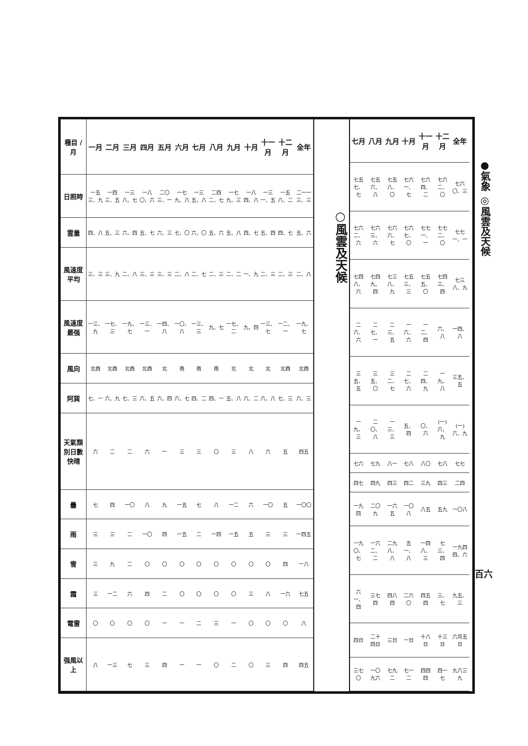●氣象 ◎風雲及天候
| 七月 | 八月 | 九月 | 十月 | 十一月 | 十二月 | 全年 |
| --- | --- | --- | --- | --- | --- | --- |
| 七五七、七 | 七五六、八 | 七五八、〇 | 七六一、七 | 七六四、二 | 七六二、〇 | 七六〇、三 |
| 七六二、六 | 七六三、六 | 七六六、七 | 七六七、〇 | 七七一、一 | 七七二、〇 | 七七一、一 |
| 七四八、六 | 七四九、四 | 七三八、九 | 七五三、三 | 七五五、〇 | 七四三、四 | 七三八、九 |
| 二六、六 | 二七、一 | 二三、五 | 一六、六 | 一二、四 | 六、八 | 一四、八 |
| 三五、五 | 三五、〇 | 三二、七 | 二七、六 | 二四、九 | 一九、八 | 三五、五 |
| 一九、三 | 二〇、八 | 一三、三 | 五、四 | 〇、六 | (一)六、九 | (一)六、九 |
| 七六 | 七九 | 八一 | 七八 | 八〇 | 七八 | 七七 |
| 四七 | 四九 | 四三 | 四二 | 三九 | 四三 | 二四 |
| 一九四 | 二〇九 | 一六五 | 一〇八 | 八五 | 五九 | 一〇八 |
| 一九〇、七 | 一六二、二 | 二九八、八 | 五一、八 | 一四八、三 | 七三、四 | 一九四四、六 |
| 六一、四 | 三七四 | 四八四 | 二六〇 | 四五四 | 三、七 | 九五、三 |
| 四日 | 二十四日 | 三日 | 一日 | 十八日 | 十三日 | 六月五日 |
| 三七〇 | 一〇九六 | 七九二 | 七一二 | 四四四 | 四一七 | 九六三九 |
○風雲及天候
| 種目 / 月 | 一月 | 二月 | 三月 | 四月 | 五月 | 六月 | 七月 | 八月 | 九月 | 十月 | 十一月 | 十二月 | 全年 |
| --- | --- | --- | --- | --- | --- | --- | --- | --- | --- | --- | --- | --- | --- |
| 日照時 | 一五三、九 | 一四三、五 | 一三八、七 | 一八〇、六 | 二〇三、一 | 一七九、八 | 一三五、八 | 二四二、七 | 一七九、三 | 一八四、八 | 一三一、五 | 一五八、二 | 二一一三、三 |
| 雲量 | 四、八 | 五、三 | 六、四 | 五、七 | 六、三 | 七、〇 | 六、〇 | 五、六 | 五、八 | 四、七 | 五、四 | 四、七 | 五、六 |
| 風速度 平均 | 三、三 | 三、九 | 二、八 | 三、三 | 三、三 | 二、八 | 二、七 | 二、三 | 二、二 | 一、九 | 二、三 | 二、三 | 二、八 |
| 風速度 最强 | 一三、九 | 一七、三 | 一九、七 | 一三、一 | 一四、八 | 一〇、八 | 一三、三 | 九、七 | 一七、二 | 九、四 | 一三、七 | 一二、一 | 一九、七 |
| 風向 | 北西 | 北西 | 北西 | 北西 | 北 | 南 | 南 | 南 | 北 | 北 | 北 | 北西 | 北西 |
| 阿巽 | 七、一 | 六、九 | 七、三 | 六、五 | 六、四 | 六、七 | 四、二 | 四、一 | 五、八 | 六、二 | 六、八 | 七、三 | 六、三 |
| 天氣類別日數 快晴 | 六 | 二 | 二 | 六 | 一 | 三 | 三 | 〇 | 三 | 八 | 六 | 五 | 四五 |
| 曇 | 七 | 四 | 一〇 | 八 | 九 | 一五 | 七 | 八 | 一二 | 六 | 一〇 | 五 | 一〇〇 |
| 雨 | 三 | 三 | 二 | 一〇 | 四 | 一五 | 二 | 一四 | 一五 | 五 | 三 | 三 | 一四五 |
| 雪 | 三 | 九 | 二 | 〇 | 〇 | 〇 | 〇 | 〇 | 〇 | 〇 | 〇 | 四 | 一八 |
| 霜 | 三 | 一二 | 六 | 四 | 二 | 〇 | 〇 | 〇 | 〇 | 三 | 八 | 一六 | 七五 |
| 電雷 | 〇 | 〇 | 〇 | 〇 | 一 | 一 | 二 | 三 | 一 | 〇 | 〇 | 〇 | 八 |
| 强風以上 | 八 | 一三 | 七 | 三 | 四 | 一 | 一 | 〇 | 二 | 〇 | 三 | 四 | 四五 |
百六